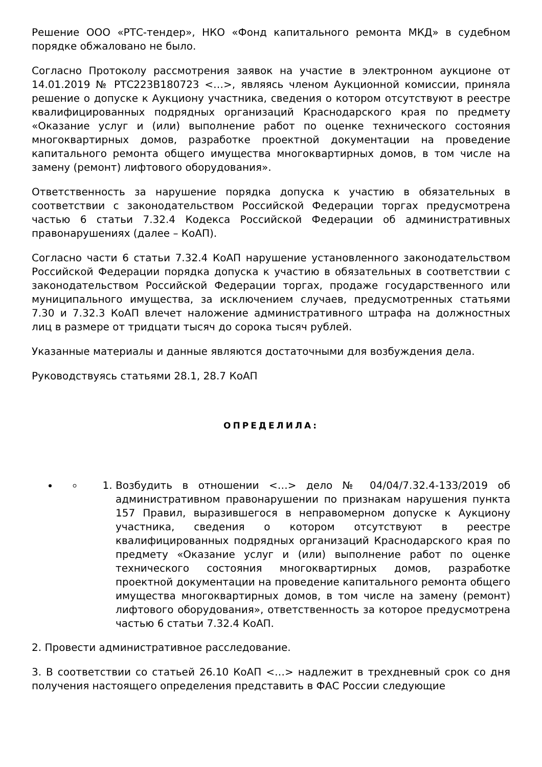Решение ООО «РТС-тендер», НКО «Фонд капитального ремонта МКД» в судебном порядке обжаловано не было.
Согласно Протоколу рассмотрения заявок на участие в электронном аукционе от 14.01.2019 № РТС223В180723 <…>, являясь членом Аукционной комиссии, приняла решение о допуске к Аукциону участника, сведения о котором отсутствуют в реестре квалифицированных подрядных организаций Краснодарского края по предмету «Оказание услуг и (или) выполнение работ по оценке технического состояния многоквартирных домов, разработке проектной документации на проведение капитального ремонта общего имущества многоквартирных домов, в том числе на замену (ремонт) лифтового оборудования».
Ответственность за нарушение порядка допуска к участию в обязательных в соответствии с законодательством Российской Федерации торгах предусмотрена частью 6 статьи 7.32.4 Кодекса Российской Федерации об административных правонарушениях (далее – КоАП).
Согласно части 6 статьи 7.32.4 КоАП нарушение установленного законодательством Российской Федерации порядка допуска к участию в обязательных в соответствии с законодательством Российской Федерации торгах, продаже государственного или муниципального имущества, за исключением случаев, предусмотренных статьями 7.30 и 7.32.3 КоАП влечет наложение административного штрафа на должностных лиц в размере от тридцати тысяч до сорока тысяч рублей.
Указанные материалы и данные являются достаточными для возбуждения дела.
Руководствуясь статьями 28.1, 28.7 КоАП
ОПРЕДЕЛИЛА:
1. Возбудить в отношении <…> дело № 04/04/7.32.4-133/2019 об административном правонарушении по признакам нарушения пункта 157 Правил, выразившегося в неправомерном допуске к Аукциону участника, сведения о котором отсутствуют в реестре квалифицированных подрядных организаций Краснодарского края по предмету «Оказание услуг и (или) выполнение работ по оценке технического состояния многоквартирных домов, разработке проектной документации на проведение капитального ремонта общего имущества многоквартирных домов, в том числе на замену (ремонт) лифтового оборудования», ответственность за которое предусмотрена частью 6 статьи 7.32.4 КоАП.
2. Провести административное расследование.
3. В соответствии со статьей 26.10 КоАП <…> надлежит в трехдневный срок со дня получения настоящего определения представить в ФАС России следующие